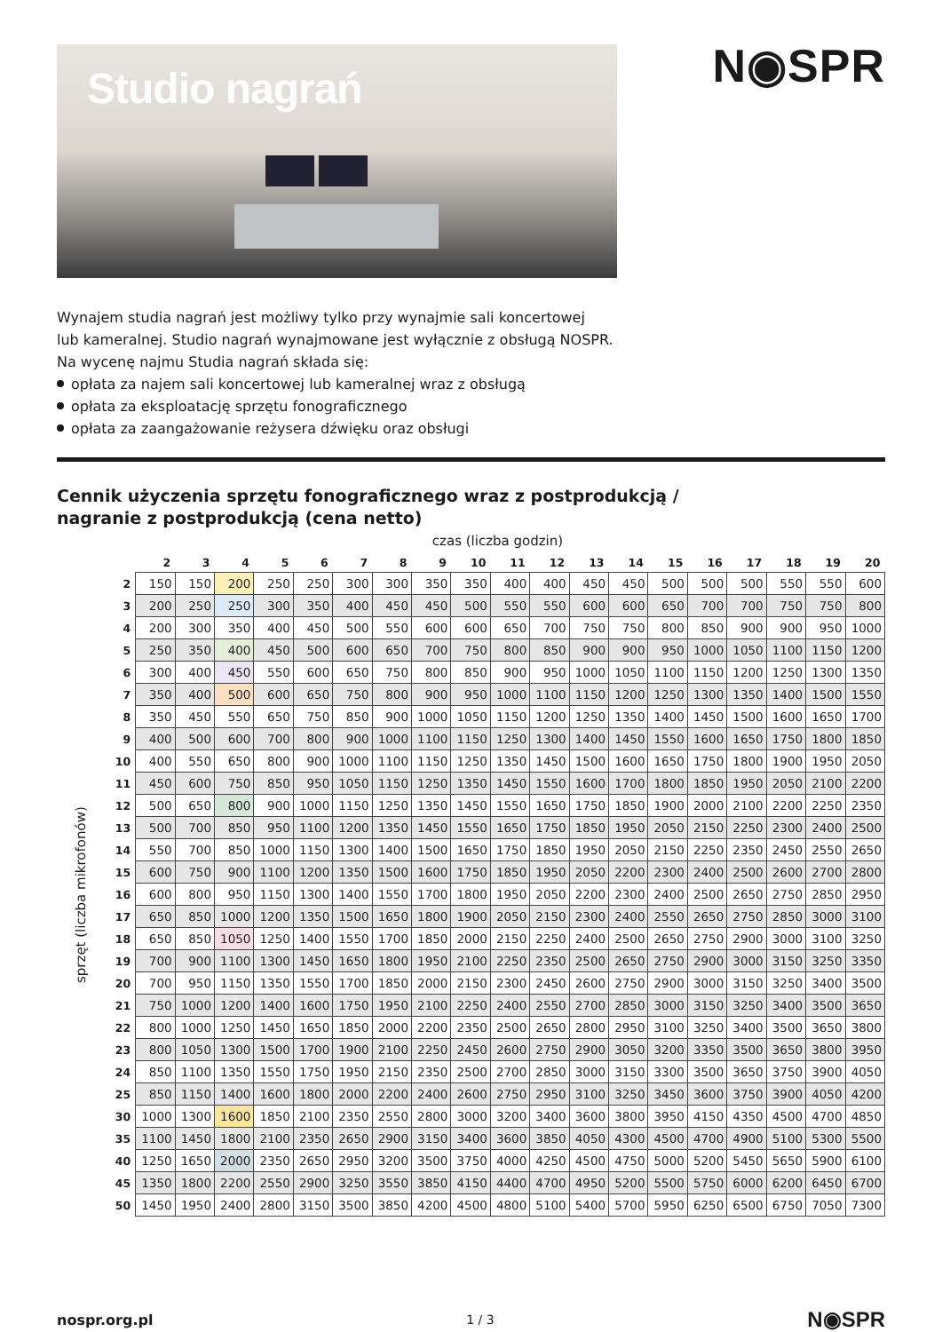Studio nagrań
N◉SPR
Wynajem studia nagrań jest możliwy tylko przy wynajmie sali koncertowej
lub kameralnej. Studio nagrań wynajmowane jest wyłącznie z obsługą NOSPR.
Na wycenę najmu Studia nagrań składa się:
opłata za najem sali koncertowej lub kameralnej wraz z obsługą
opłata za eksploatację sprzętu fonograficznego
opłata za zaangażowanie reżysera dźwięku oraz obsługi
Cennik użyczenia sprzętu fonograficznego wraz z postprodukcją /
nagranie z postprodukcją (cena netto)
czas (liczba godzin)
| | | 2 | 3 | 4 | 5 | 6 | 7 | 8 | 9 | 10 | 11 | 12 | 13 | 14 | 15 | 16 | 17 | 18 | 19 | 20 |
| --- | --- | --- | --- | --- | --- | --- | --- | --- | --- | --- | --- | --- | --- | --- | --- | --- | --- | --- | --- | --- |
| sprzęt (liczba mikrofonów) | 2 | 150 | 150 | 200 | 250 | 250 | 300 | 300 | 350 | 350 | 400 | 400 | 450 | 450 | 500 | 500 | 500 | 550 | 550 | 600 |
| | 3 | 200 | 250 | 250 | 300 | 350 | 400 | 450 | 450 | 500 | 550 | 550 | 600 | 600 | 650 | 700 | 700 | 750 | 750 | 800 |
| | 4 | 200 | 300 | 350 | 400 | 450 | 500 | 550 | 600 | 600 | 650 | 700 | 750 | 750 | 800 | 850 | 900 | 900 | 950 | 1000 |
| | 5 | 250 | 350 | 400 | 450 | 500 | 600 | 650 | 700 | 750 | 800 | 850 | 900 | 900 | 950 | 1000 | 1050 | 1100 | 1150 | 1200 |
| | 6 | 300 | 400 | 450 | 550 | 600 | 650 | 750 | 800 | 850 | 900 | 950 | 1000 | 1050 | 1100 | 1150 | 1200 | 1250 | 1300 | 1350 |
| | 7 | 350 | 400 | 500 | 600 | 650 | 750 | 800 | 900 | 950 | 1000 | 1100 | 1150 | 1200 | 1250 | 1300 | 1350 | 1400 | 1500 | 1550 |
| | 8 | 350 | 450 | 550 | 650 | 750 | 850 | 900 | 1000 | 1050 | 1150 | 1200 | 1250 | 1350 | 1400 | 1450 | 1500 | 1600 | 1650 | 1700 |
| | 9 | 400 | 500 | 600 | 700 | 800 | 900 | 1000 | 1100 | 1150 | 1250 | 1300 | 1400 | 1450 | 1550 | 1600 | 1650 | 1750 | 1800 | 1850 |
| | 10 | 400 | 550 | 650 | 800 | 900 | 1000 | 1100 | 1150 | 1250 | 1350 | 1450 | 1500 | 1600 | 1650 | 1750 | 1800 | 1900 | 1950 | 2050 |
| | 11 | 450 | 600 | 750 | 850 | 950 | 1050 | 1150 | 1250 | 1350 | 1450 | 1550 | 1600 | 1700 | 1800 | 1850 | 1950 | 2050 | 2100 | 2200 |
| | 12 | 500 | 650 | 800 | 900 | 1000 | 1150 | 1250 | 1350 | 1450 | 1550 | 1650 | 1750 | 1850 | 1900 | 2000 | 2100 | 2200 | 2250 | 2350 |
| | 13 | 500 | 700 | 850 | 950 | 1100 | 1200 | 1350 | 1450 | 1550 | 1650 | 1750 | 1850 | 1950 | 2050 | 2150 | 2250 | 2300 | 2400 | 2500 |
| | 14 | 550 | 700 | 850 | 1000 | 1150 | 1300 | 1400 | 1500 | 1650 | 1750 | 1850 | 1950 | 2050 | 2150 | 2250 | 2350 | 2450 | 2550 | 2650 |
| | 15 | 600 | 750 | 900 | 1100 | 1200 | 1350 | 1500 | 1600 | 1750 | 1850 | 1950 | 2050 | 2200 | 2300 | 2400 | 2500 | 2600 | 2700 | 2800 |
| | 16 | 600 | 800 | 950 | 1150 | 1300 | 1400 | 1550 | 1700 | 1800 | 1950 | 2050 | 2200 | 2300 | 2400 | 2500 | 2650 | 2750 | 2850 | 2950 |
| | 17 | 650 | 850 | 1000 | 1200 | 1350 | 1500 | 1650 | 1800 | 1900 | 2050 | 2150 | 2300 | 2400 | 2550 | 2650 | 2750 | 2850 | 3000 | 3100 |
| | 18 | 650 | 850 | 1050 | 1250 | 1400 | 1550 | 1700 | 1850 | 2000 | 2150 | 2250 | 2400 | 2500 | 2650 | 2750 | 2900 | 3000 | 3100 | 3250 |
| | 19 | 700 | 900 | 1100 | 1300 | 1450 | 1650 | 1800 | 1950 | 2100 | 2250 | 2350 | 2500 | 2650 | 2750 | 2900 | 3000 | 3150 | 3250 | 3350 |
| | 20 | 700 | 950 | 1150 | 1350 | 1550 | 1700 | 1850 | 2000 | 2150 | 2300 | 2450 | 2600 | 2750 | 2900 | 3000 | 3150 | 3250 | 3400 | 3500 |
| | 21 | 750 | 1000 | 1200 | 1400 | 1600 | 1750 | 1950 | 2100 | 2250 | 2400 | 2550 | 2700 | 2850 | 3000 | 3150 | 3250 | 3400 | 3500 | 3650 |
| | 22 | 800 | 1000 | 1250 | 1450 | 1650 | 1850 | 2000 | 2200 | 2350 | 2500 | 2650 | 2800 | 2950 | 3100 | 3250 | 3400 | 3500 | 3650 | 3800 |
| | 23 | 800 | 1050 | 1300 | 1500 | 1700 | 1900 | 2100 | 2250 | 2450 | 2600 | 2750 | 2900 | 3050 | 3200 | 3350 | 3500 | 3650 | 3800 | 3950 |
| | 24 | 850 | 1100 | 1350 | 1550 | 1750 | 1950 | 2150 | 2350 | 2500 | 2700 | 2850 | 3000 | 3150 | 3300 | 3500 | 3650 | 3750 | 3900 | 4050 |
| | 25 | 850 | 1150 | 1400 | 1600 | 1800 | 2000 | 2200 | 2400 | 2600 | 2750 | 2950 | 3100 | 3250 | 3450 | 3600 | 3750 | 3900 | 4050 | 4200 |
| | 30 | 1000 | 1300 | 1600 | 1850 | 2100 | 2350 | 2550 | 2800 | 3000 | 3200 | 3400 | 3600 | 3800 | 3950 | 4150 | 4350 | 4500 | 4700 | 4850 |
| | 35 | 1100 | 1450 | 1800 | 2100 | 2350 | 2650 | 2900 | 3150 | 3400 | 3600 | 3850 | 4050 | 4300 | 4500 | 4700 | 4900 | 5100 | 5300 | 5500 |
| | 40 | 1250 | 1650 | 2000 | 2350 | 2650 | 2950 | 3200 | 3500 | 3750 | 4000 | 4250 | 4500 | 4750 | 5000 | 5200 | 5450 | 5650 | 5900 | 6100 |
| | 45 | 1350 | 1800 | 2200 | 2550 | 2900 | 3250 | 3550 | 3850 | 4150 | 4400 | 4700 | 4950 | 5200 | 5500 | 5750 | 6000 | 6200 | 6450 | 6700 |
| | 50 | 1450 | 1950 | 2400 | 2800 | 3150 | 3500 | 3850 | 4200 | 4500 | 4800 | 5100 | 5400 | 5700 | 5950 | 6250 | 6500 | 6750 | 7050 | 7300 |
nospr.org.pl 1 / 3 N◉SPR